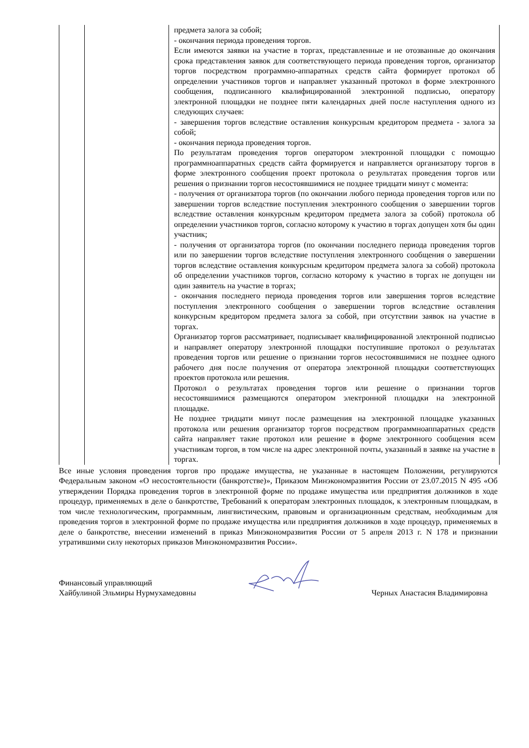| | | предмета залога за собой; - окончания периода проведения торгов. Если имеются заявки на участие в торгах, представленные и не отозванные до окончания срока представления заявок для соответствующего периода проведения торгов, организатор торгов посредством программно-аппаратных средств сайта формирует протокол об определении участников торгов и направляет указанный протокол в форме электронного сообщения, подписанного квалифицированной электронной подписью, оператору электронной площадки не позднее пяти календарных дней после наступления одного из следующих случаев: - завершения торгов вследствие оставления конкурсным кредитором предмета - залога за собой; - окончания периода проведения торгов. По результатам проведения торгов оператором электронной площадки с помощью программноаппаратных средств сайта формируется и направляется организатору торгов в форме электронного сообщения проект протокола о результатах проведения торгов или решения о признании торгов несостоявшимися не позднее тридцати минут с момента: - получения от организатора торгов (по окончании любого периода проведения торгов или по завершении торгов вследствие поступления электронного сообщения о завершении торгов вследствие оставления конкурсным кредитором предмета залога за собой) протокола об определении участников торгов, согласно которому к участию в торгах допущен хотя бы один участник; - получения от организатора торгов (по окончании последнего периода проведения торгов или по завершении торгов вследствие поступления электронного сообщения о завершении торгов вследствие оставления конкурсным кредитором предмета залога за собой) протокола об определении участников торгов, согласно которому к участию в торгах не допущен ни один заявитель на участие в торгах; - окончания последнего периода проведения торгов или завершения торгов вследствие поступления электронного сообщения о завершении торгов вследствие оставления конкурсным кредитором предмета залога за собой, при отсутствии заявок на участие в торгах. Организатор торгов рассматривает, подписывает квалифицированной электронной подписью и направляет оператору электронной площадки поступившие протокол о результатах проведения торгов или решение о признании торгов несостоявшимися не позднее одного рабочего дня после получения от оператора электронной площадки соответствующих проектов протокола или решения. Протокол о результатах проведения торгов или решение о признании торгов несостоявшимися размещаются оператором электронной площадки на электронной площадке. Не позднее тридцати минут после размещения на электронной площадке указанных протокола или решения организатор торгов посредством программноаппаратных средств сайта направляет такие протокол или решение в форме электронного сообщения всем участникам торгов, в том числе на адрес электронной почты, указанный в заявке на участие в торгах. |
Все иные условия проведения торгов про продаже имущества, не указанные в настоящем Положении, регулируются Федеральным законом «О несостоятельности (банкротстве)», Приказом Минэкономразвития России от 23.07.2015 N 495 «Об утверждении Порядка проведения торгов в электронной форме по продаже имущества или предприятия должников в ходе процедур, применяемых в деле о банкротстве, Требований к операторам электронных площадок, к электронным площадкам, в том числе технологическим, программным, лингвистическим, правовым и организационным средствам, необходимым для проведения торгов в электронной форме по продаже имущества или предприятия должников в ходе процедур, применяемых в деле о банкротстве, внесении изменений в приказ Минэкономразвития России от 5 апреля 2013 г. N 178 и признании утратившими силу некоторых приказов Минэкономразвития России».
Финансовый управляющий
Хайбулиной Эльмиры Нурмухамедовны
Черных Анастасия Владимировна